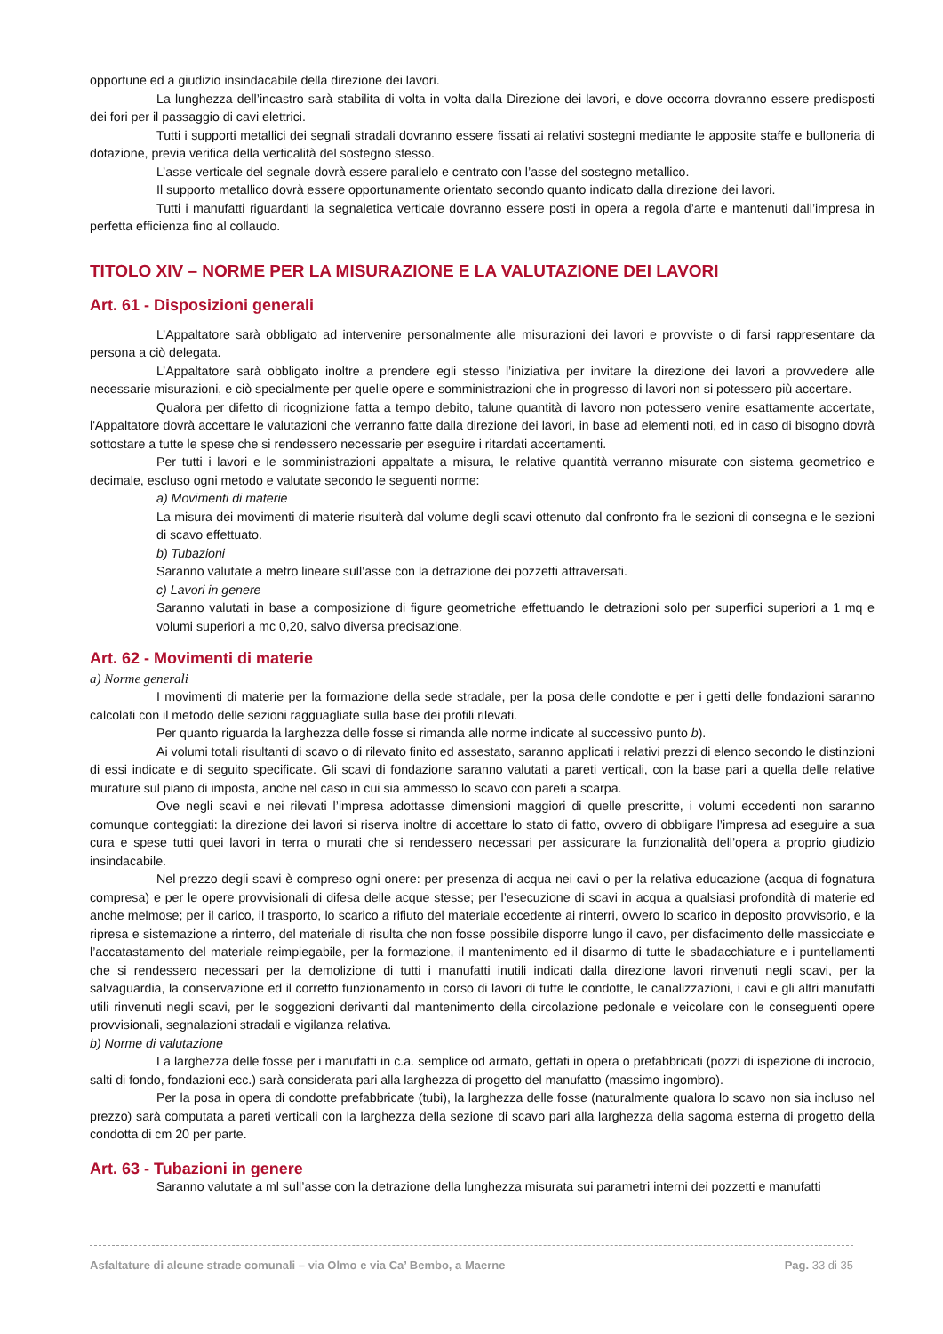opportune ed a giudizio insindacabile della direzione dei lavori.
La lunghezza dell’incastro sarà stabilita di volta in volta dalla Direzione dei lavori, e dove occorra dovranno essere predisposti dei fori per il passaggio di cavi elettrici.
Tutti i supporti metallici dei segnali stradali dovranno essere fissati ai relativi sostegni mediante le apposite staffe e bulloneria di dotazione, previa verifica della verticalità del sostegno stesso.
L’asse verticale del segnale dovrà essere parallelo e centrato con l’asse del sostegno metallico.
Il supporto metallico dovrà essere opportunamente orientato secondo quanto indicato dalla direzione dei lavori.
Tutti i manufatti riguardanti la segnaletica verticale dovranno essere posti in opera a regola d’arte e mantenuti dall’impresa in perfetta efficienza fino al collaudo.
TITOLO XIV – NORME PER LA MISURAZIONE E LA VALUTAZIONE DEI LAVORI
Art. 61 - Disposizioni generali
L’Appaltatore sarà obbligato ad intervenire personalmente alle misurazioni dei lavori e provviste o di farsi rappresentare da persona a ciò delegata.
L’Appaltatore sarà obbligato inoltre a prendere egli stesso l’iniziativa per invitare la direzione dei lavori a provvedere alle necessarie misurazioni, e ciò specialmente per quelle opere e somministrazioni che in progresso di lavori non si potessero più accertare.
Qualora per difetto di ricognizione fatta a tempo debito, talune quantità di lavoro non potessero venire esattamente accertate, l'Appaltatore dovrà accettare le valutazioni che verranno fatte dalla direzione dei lavori, in base ad elementi noti, ed in caso di bisogno dovrà sottostare a tutte le spese che si rendessero necessarie per eseguire i ritardati accertamenti.
Per tutti i lavori e le somministrazioni appaltate a misura, le relative quantità verranno misurate con sistema geometrico e decimale, escluso ogni metodo e valutate secondo le seguenti norme:
a) Movimenti di materie
La misura dei movimenti di materie risulterà dal volume degli scavi ottenuto dal confronto fra le sezioni di consegna e le sezioni di scavo effettuato.
b) Tubazioni
Saranno valutate a metro lineare sull’asse con la detrazione dei pozzetti attraversati.
c) Lavori in genere
Saranno valutati in base a composizione di figure geometriche effettuando le detrazioni solo per superfici superiori a 1 mq e volumi superiori a mc 0,20, salvo diversa precisazione.
Art. 62 - Movimenti di materie
a) Norme generali
I movimenti di materie per la formazione della sede stradale, per la posa delle condotte e per i getti delle fondazioni saranno calcolati con il metodo delle sezioni ragguagliate sulla base dei profili rilevati.
Per quanto riguarda la larghezza delle fosse si rimanda alle norme indicate al successivo punto b).
Ai volumi totali risultanti di scavo o di rilevato finito ed assestato, saranno applicati i relativi prezzi di elenco secondo le distinzioni di essi indicate e di seguito specificate. Gli scavi di fondazione saranno valutati a pareti verticali, con la base pari a quella delle relative murature sul piano di imposta, anche nel caso in cui sia ammesso lo scavo con pareti a scarpa.
Ove negli scavi e nei rilevati l’impresa adottasse dimensioni maggiori di quelle prescritte, i volumi eccedenti non saranno comunque conteggiati: la direzione dei lavori si riserva inoltre di accettare lo stato di fatto, ovvero di obbligare l’impresa ad eseguire a sua cura e spese tutti quei lavori in terra o murati che si rendessero necessari per assicurare la funzionalità dell’opera a proprio giudizio insindacabile.
Nel prezzo degli scavi è compreso ogni onere: per presenza di acqua nei cavi o per la relativa educazione (acqua di fognatura compresa) e per le opere provvisionali di difesa delle acque stesse; per l’esecuzione di scavi in acqua a qualsiasi profondità di materie ed anche melmose; per il carico, il trasporto, lo scarico a rifiuto del materiale eccedente ai rinterri, ovvero lo scarico in deposito provvisorio, e la ripresa e sistemazione a rinterro, del materiale di risulta che non fosse possibile disporre lungo il cavo, per disfacimento delle massicciate e l’accatastamento del materiale reimpiegabile, per la formazione, il mantenimento ed il disarmo di tutte le sbadacchiature e i puntellamenti che si rendessero necessari per la demolizione di tutti i manufatti inutili indicati dalla direzione lavori rinvenuti negli scavi, per la salvaguardia, la conservazione ed il corretto funzionamento in corso di lavori di tutte le condotte, le canalizzazioni, i cavi e gli altri manufatti utili rinvenuti negli scavi, per le soggezioni derivanti dal mantenimento della circolazione pedonale e veicolare con le conseguenti opere provvisionali, segnalazioni stradali e vigilanza relativa.
b) Norme di valutazione
La larghezza delle fosse per i manufatti in c.a. semplice od armato, gettati in opera o prefabbricati (pozzi di ispezione di incrocio, salti di fondo, fondazioni ecc.) sarà considerata pari alla larghezza di progetto del manufatto (massimo ingombro).
Per la posa in opera di condotte prefabbricate (tubi), la larghezza delle fosse (naturalmente qualora lo scavo non sia incluso nel prezzo) sarà computata a pareti verticali con la larghezza della sezione di scavo pari alla larghezza della sagoma esterna di progetto della condotta di cm 20 per parte.
Art. 63 - Tubazioni in genere
Saranno valutate a ml sull’asse con la detrazione della lunghezza misurata sui parametri interni dei pozzetti e manufatti
Asfaltature di alcune strade comunali – via Olmo e via Ca’ Bembo, a Maerne Pag. 33 di 35